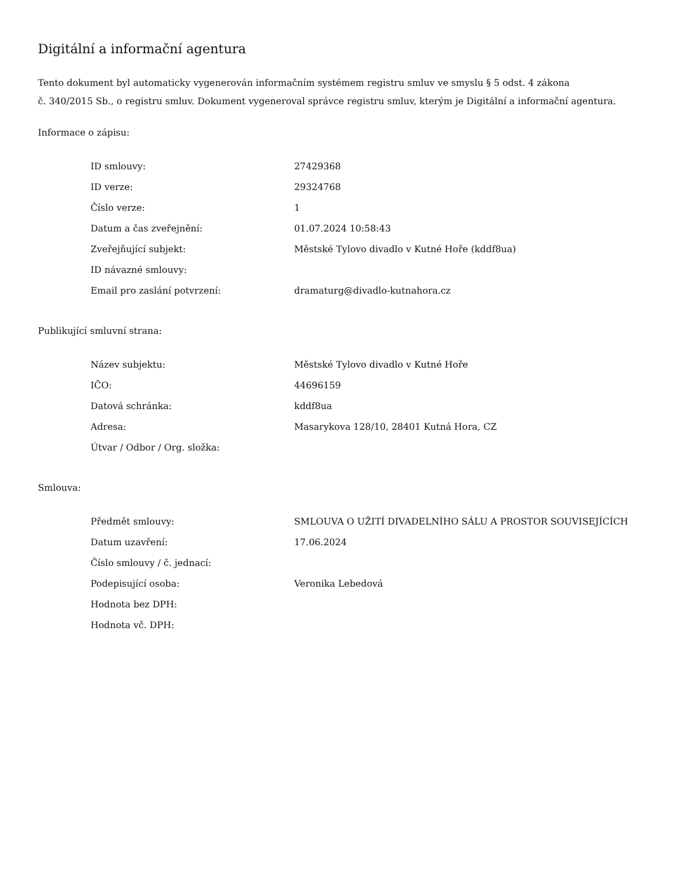Digitální a informační agentura
Tento dokument byl automaticky vygenerován informačním systémem registru smluv ve smyslu § 5 odst. 4 zákona
č. 340/2015 Sb., o registru smluv. Dokument vygeneroval správce registru smluv, kterým je Digitální a informační agentura.
Informace o zápisu:
| ID smlouvy: | 27429368 |
| ID verze: | 29324768 |
| Číslo verze: | 1 |
| Datum a čas zveřejnění: | 01.07.2024 10:58:43 |
| Zveřejňující subjekt: | Městské Tylovo divadlo v Kutné Hoře (kddf8ua) |
| ID návazné smlouvy: | |
| Email pro zaslání potvrzení: | dramaturg@divadlo-kutnahora.cz |
Publikující smluvní strana:
| Název subjektu: | Městské Tylovo divadlo v Kutné Hoře |
| IČO: | 44696159 |
| Datová schránka: | kddf8ua |
| Adresa: | Masarykova 128/10, 28401 Kutná Hora, CZ |
| Útvar / Odbor / Org. složka: | |
Smlouva:
| Předmět smlouvy: | SMLOUVA O UŽITÍ DIVADELNÍHO SÁLU A PROSTOR SOUVISEJÍCÍCH |
| Datum uzavření: | 17.06.2024 |
| Číslo smlouvy / č. jednací: | |
| Podepisující osoba: | Veronika Lebedová |
| Hodnota bez DPH: | |
| Hodnota vč. DPH: | |